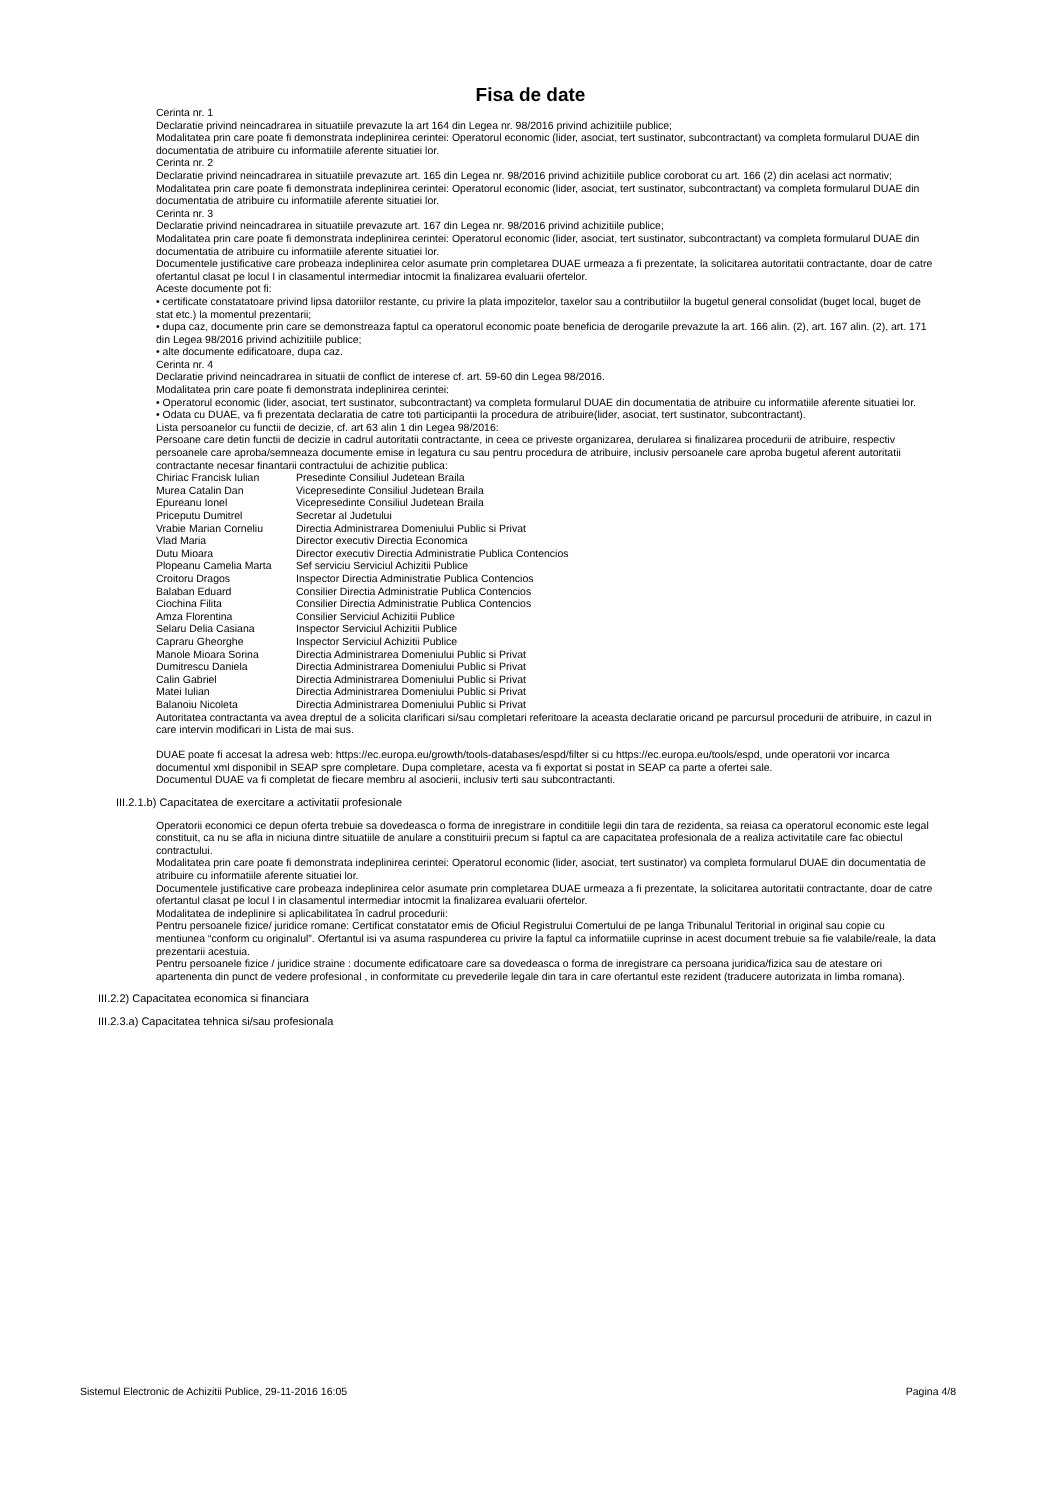Fisa de date
Cerinta nr. 1
Declaratie privind neincadrarea in situatiile prevazute la art 164 din Legea nr. 98/2016 privind achizitiile publice;
Modalitatea prin care poate fi demonstrata indeplinirea cerintei: Operatorul economic (lider, asociat, tert sustinator, subcontractant) va completa formularul DUAE din documentatia de atribuire cu informatiile aferente situatiei lor.
Cerinta nr. 2
Declaratie privind neincadrarea in situatiile prevazute art. 165 din Legea nr. 98/2016 privind achizitiile publice coroborat cu art. 166 (2) din acelasi act normativ;
Modalitatea prin care poate fi demonstrata indeplinirea cerintei: Operatorul economic (lider, asociat, tert sustinator, subcontractant) va completa formularul DUAE din documentatia de atribuire cu informatiile aferente situatiei lor.
Cerinta nr. 3
Declaratie privind neincadrarea in situatiile prevazute art. 167 din Legea nr. 98/2016 privind achizitiile publice;
Modalitatea prin care poate fi demonstrata indeplinirea cerintei: Operatorul economic (lider, asociat, tert sustinator, subcontractant) va completa formularul DUAE din documentatia de atribuire cu informatiile aferente situatiei lor.
Documentele justificative care probeaza indeplinirea celor asumate prin completarea DUAE urmeaza a fi prezentate, la solicitarea autoritatii contractante, doar de catre ofertantul clasat pe locul I in clasamentul intermediar intocmit la finalizarea evaluarii ofertelor.
Aceste documente pot fi:
• certificate constatatoare privind lipsa datoriilor restante, cu privire la plata impozitelor, taxelor sau a contributiilor la bugetul general consolidat (buget local, buget de stat etc.) la momentul prezentarii;
• dupa caz, documente prin care se demonstreaza faptul ca operatorul economic poate beneficia de derogarile prevazute la art. 166 alin. (2), art. 167 alin. (2), art. 171 din Legea 98/2016 privind achizitiile publice;
• alte documente edificatoare, dupa caz.
Cerinta nr. 4
Declaratie privind neincadrarea in situatii de conflict de interese cf. art. 59-60 din Legea 98/2016.
Modalitatea prin care poate fi demonstrata indeplinirea cerintei:
• Operatorul economic (lider, asociat, tert sustinator, subcontractant) va completa formularul DUAE din documentatia de atribuire cu informatiile aferente situatiei lor.
• Odata cu DUAE, va fi prezentata declaratia de catre toti participantii la procedura de atribuire(lider, asociat, tert sustinator, subcontractant).
Lista persoanelor cu functii de decizie, cf. art 63 alin 1 din Legea 98/2016:
Persoane care detin functii de decizie in cadrul autoritatii contractante, in ceea ce priveste organizarea, derularea si finalizarea procedurii de atribuire, respectiv persoanele care aproba/semneaza documente emise in legatura cu sau pentru procedura de atribuire, inclusiv persoanele care aproba bugetul aferent autoritatii contractante necesar finantarii contractului de achizitie publica:
Chiriac Francisk Iulian Presedinte Consiliul Judetean Braila
Murea Catalin Dan Vicepresedinte Consiliul Judetean Braila
Epureanu Ionel Vicepresedinte Consiliul Judetean Braila
Priceputu Dumitrel Secretar al Judetului
Vrabie Marian Corneliu Directia Administrarea Domeniului Public si Privat
Vlad Maria Director executiv Directia Economica
Dutu Mioara Director executiv Directia Administratie Publica Contencios
Plopeanu Camelia Marta Sef serviciu Serviciul Achizitii Publice
Croitoru Dragos Inspector Directia Administratie Publica Contencios
Balaban Eduard Consilier Directia Administratie Publica Contencios
Ciochina Filita Consilier Directia Administratie Publica Contencios
Amza Florentina Consilier Serviciul Achizitii Publice
Selaru Delia Casiana Inspector Serviciul Achizitii Publice
Capraru Gheorghe Inspector Serviciul Achizitii Publice
Manole Mioara Sorina Directia Administrarea Domeniului Public si Privat
Dumitrescu Daniela Directia Administrarea Domeniului Public si Privat
Calin Gabriel Directia Administrarea Domeniului Public si Privat
Matei Iulian Directia Administrarea Domeniului Public si Privat
Balanoiu Nicoleta Directia Administrarea Domeniului Public si Privat
Autoritatea contractanta va avea dreptul de a solicita clarificari si/sau completari referitoare la aceasta declaratie oricand pe parcursul procedurii de atribuire, in cazul in care intervin modificari in Lista de mai sus.
DUAE poate fi accesat la adresa web: https://ec.europa.eu/growth/tools-databases/espd/filter si cu https://ec.europa.eu/tools/espd, unde operatorii vor incarca documentul xml disponibil in SEAP spre completare. Dupa completare, acesta va fi exportat si postat in SEAP ca parte a ofertei sale.
Documentul DUAE va fi completat de fiecare membru al asocierii, inclusiv terti sau subcontractanti.
III.2.1.b) Capacitatea de exercitare a activitatii profesionale
Operatorii economici ce depun oferta trebuie sa dovedeasca o forma de inregistrare in conditiile legii din tara de rezidenta, sa reiasa ca operatorul economic este legal constituit, ca nu se afla in niciuna dintre situatiile de anulare a constituirii precum si faptul ca are capacitatea profesionala de a realiza activitatile care fac obiectul contractului.
Modalitatea prin care poate fi demonstrata indeplinirea cerintei: Operatorul economic (lider, asociat, tert sustinator) va completa formularul DUAE din documentatia de atribuire cu informatiile aferente situatiei lor.
Documentele justificative care probeaza indeplinirea celor asumate prin completarea DUAE urmeaza a fi prezentate, la solicitarea autoritatii contractante, doar de catre ofertantul clasat pe locul I in clasamentul intermediar intocmit la finalizarea evaluarii ofertelor.
Modalitatea de indeplinire si aplicabilitatea în cadrul procedurii:
Pentru persoanele fizice/ juridice romane: Certificat constatator emis de Oficiul Registrului Comertului de pe langa Tribunalul Teritorial in original sau copie cu mentiunea “conform cu originalul”. Ofertantul isi va asuma raspunderea cu privire la faptul ca informatiile cuprinse in acest document trebuie sa fie valabile/reale, la data prezentarii acestuia.
Pentru persoanele fizice / juridice straine : documente edificatoare care sa dovedeasca o forma de inregistrare ca persoana juridica/fizica sau de atestare ori apartenenta din punct de vedere profesional , in conformitate cu prevederile legale din tara in care ofertantul este rezident (traducere autorizata in limba romana).
III.2.2) Capacitatea economica si financiara
III.2.3.a) Capacitatea tehnica si/sau profesionala
Sistemul Electronic de Achizitii Publice, 29-11-2016 16:05 Pagina 4/8